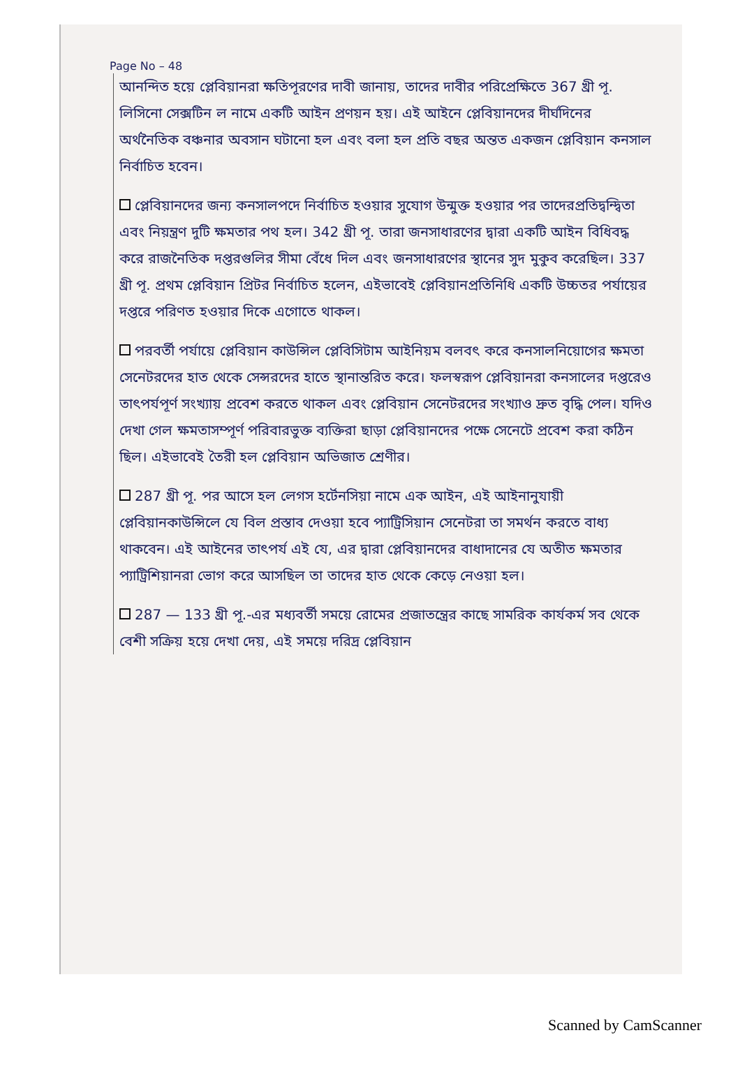Page No – 48
আনন্দিত হয়ে প্লেবিয়ানরা ক্ষতিপূরণের দাবী জানায়, তাদের দাবীর পরিপ্রেক্ষিতে 367 খ্রী পূ. লিসিনো সেক্সটিন ল নামে একটি আইন প্রণয়ন হয়। এই আইনে প্লেবিয়ানদের দীর্ঘদিনের অর্থনৈতিক বঞ্চনার অবসান ঘটানো হল এবং বলা হল প্রতি বছর অন্তত একজন প্লেবিয়ান কনসাল নির্বাচিত হবেন।
প্লেবিয়ানদের জন্য কনসালপদে নির্বাচিত হওয়ার সুযোগ উন্মুক্ত হওয়ার পর তাদেরপ্রতিদ্বন্দ্বিতা এবং নিয়ন্ত্রণ দুটি ক্ষমতার পথ হল। 342 খ্রী পূ. তারা জনসাধারণের দ্বারা একটি আইন বিধিবদ্ধ করে রাজনৈতিক দপ্তরগুলির সীমা বেঁধে দিল এবং জনসাধারণের স্থানের সুদ মুকুব করেছিল। 337 খ্রী পূ. প্রথম প্লেবিয়ান প্রিটর নির্বাচিত হলেন, এইভাবেই প্লেবিয়ানপ্রতিনিধি একটি উচ্চতর পর্যায়ের দপ্তরে পরিণত হওয়ার দিকে এগোতে থাকল।
পরবর্তী পর্যায়ে প্লেবিয়ান কাউন্সিল প্লেবিসিটাম আইনিয়ম বলবৎ করে কনসালনিয়োগের ক্ষমতা সেনেটরদের হাত থেকে সেন্সরদের হাতে স্থানান্তরিত করে। ফলস্বরূপ প্লেবিয়ানরা কনসালের দপ্তরেও তাৎপর্যপূর্ণ সংখ্যায় প্রবেশ করতে থাকল এবং প্লেবিয়ান সেনেটরদের সংখ্যাও দ্রুত বৃদ্ধি পেল। যদিও দেখা গেল ক্ষমতাসম্পূর্ণ পরিবারভুক্ত ব্যক্তিরা ছাড়া প্লেবিয়ানদের পক্ষে সেনেটে প্রবেশ করা কঠিন ছিল। এইভাবেই তৈরী হল প্লেবিয়ান অভিজাত শ্রেণীর।
287 খ্রী পূ. পর আসে হল লেগস হর্টেনসিয়া নামে এক আইন, এই আইনানুযায়ী প্লেবিয়ানকাউন্সিলে যে বিল প্রস্তাব দেওয়া হবে প্যাট্রিসিয়ান সেনেটরা তা সমর্থন করতে বাধ্য থাকবেন। এই আইনের তাৎপর্য এই যে, এর দ্বারা প্লেবিয়ানদের বাধাদানের যে অতীত ক্ষমতার প্যাট্রিশিয়ানরা ভোগ করে আসছিল তা তাদের হাত থেকে কেড়ে নেওয়া হল।
287 — 133 খ্রী পূ.-এর মধ্যবর্তী সময়ে রোমের প্রজাতন্ত্রের কাছে সামরিক কার্যকর্ম সব থেকে বেশী সক্রিয় হয়ে দেখা দেয়, এই সময়ে দরিদ্র প্লেবিয়ান
Scanned by CamScanner